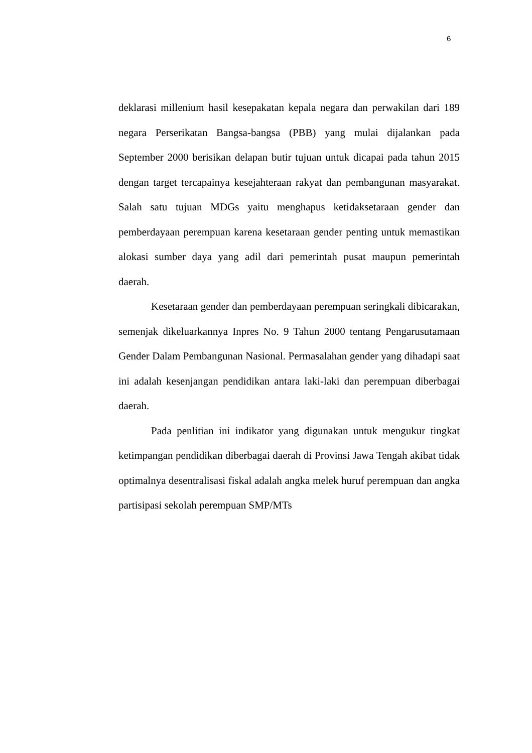6
deklarasi millenium hasil kesepakatan kepala negara dan perwakilan dari 189 negara Perserikatan Bangsa-bangsa (PBB) yang mulai dijalankan pada September 2000 berisikan delapan butir tujuan untuk dicapai pada tahun 2015 dengan target tercapainya kesejahteraan rakyat dan pembangunan masyarakat. Salah satu tujuan MDGs yaitu menghapus ketidaksetaraan gender dan pemberdayaan perempuan karena kesetaraan gender penting untuk memastikan alokasi sumber daya yang adil dari pemerintah pusat maupun pemerintah daerah.
Kesetaraan gender dan pemberdayaan perempuan seringkali dibicarakan, semenjak dikeluarkannya Inpres No. 9 Tahun 2000 tentang Pengarusutamaan Gender Dalam Pembangunan Nasional. Permasalahan gender yang dihadapi saat ini adalah kesenjangan pendidikan antara laki-laki dan perempuan diberbagai daerah.
Pada penlitian ini indikator yang digunakan untuk mengukur tingkat ketimpangan pendidikan diberbagai daerah di Provinsi Jawa Tengah akibat tidak optimalnya desentralisasi fiskal adalah angka melek huruf perempuan dan angka partisipasi sekolah perempuan SMP/MTs